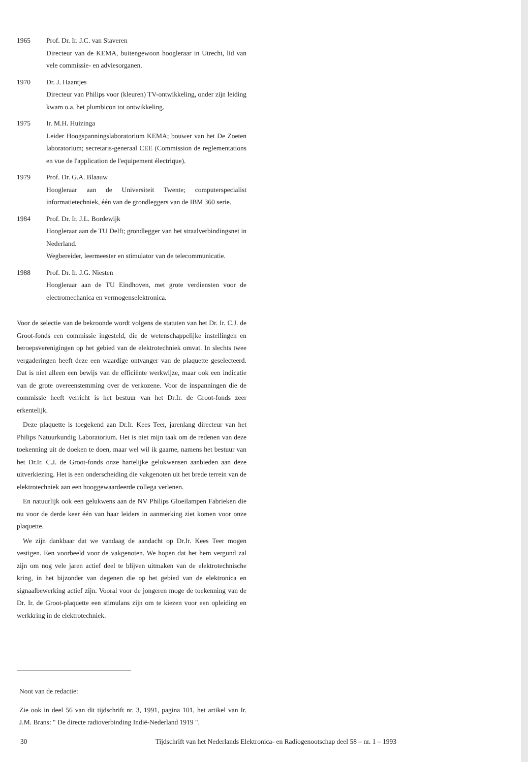1965 Prof. Dr. Ir. J.C. van Staveren
Directeur van de KEMA, buitengewoon hoogleraar in Utrecht, lid van vele commissie- en adviesorganen.
1970 Dr. J. Haantjes
Directeur van Philips voor (kleuren) TV-ontwikkeling, onder zijn leiding kwam o.a. het plumbicon tot ontwikkeling.
1975 Ir. M.H. Huizinga
Leider Hoogspanningslaboratorium KEMA; bouwer van het De Zoeten laboratorium; secretaris-generaal CEE (Commission de reglementations en vue de l'application de l'equipement électrique).
1979 Prof. Dr. G.A. Blaauw
Hoogleraar aan de Universiteit Twente; computerspecialist informatietechniek, één van de grondleggers van de IBM 360 serie.
1984 Prof. Dr. Ir. J.L. Bordewijk
Hoogleraar aan de TU Delft; grondlegger van het straalverbindingsnet in Nederland.
Wegbereider, leermeester en stimulator van de telecommunicatie.
1988 Prof. Dr. Ir. J.G. Niesten
Hoogleraar aan de TU Eindhoven, met grote verdiensten voor de electromechanica en vermogenselektronica.
Voor de selectie van de bekroonde wordt volgens de statuten van het Dr. Ir. C.J. de Groot-fonds een commissie ingesteld, die de wetenschappelijke instellingen en beroepsverenigingen op het gebied van de elektrotechniek omvat. In slechts twee vergaderingen heeft deze een waardige ontvanger van de plaquette geselecteerd. Dat is niet alleen een bewijs van de efficiënte werkwijze, maar ook een indicatie van de grote overeenstemming over de verkozene. Voor de inspanningen die de commissie heeft verricht is het bestuur van het Dr.Ir. de Groot-fonds zeer erkentelijk.
Deze plaquette is toegekend aan Dr.Ir. Kees Teer, jarenlang directeur van het Philips Natuurkundig Laboratorium. Het is niet mijn taak om de redenen van deze toekenning uit de doeken te doen, maar wel wil ik gaarne, namens het bestuur van het Dr.Ir. C.J. de Groot-fonds onze hartelijke gelukwensen aanbieden aan deze uitverkiezing. Het is een onderscheiding die vakgenoten uit het brede terrein van de elektrotechniek aan een hooggewaardeerde collega verlenen.
En natuurlijk ook een gelukwens aan de NV Philips Gloeilampen Fabrieken die nu voor de derde keer één van haar leiders in aanmerking ziet komen voor onze plaquette.
We zijn dankbaar dat we vandaag de aandacht op Dr.Ir. Kees Teer mogen vestigen. Een voorbeeld voor de vakgenoten. We hopen dat het hem vergund zal zijn om nog vele jaren actief deel te blijven uitmaken van de elektrotechnische kring, in het bijzonder van degenen die op het gebied van de elektronica en signaalbewerking actief zijn. Vooral voor de jongeren moge de toekenning van de Dr. Ir. de Groot-plaquette een stimulans zijn om te kiezen voor een opleiding en werkkring in de elektrotechniek.
Noot van de redactie:
Zie ook in deel 56 van dit tijdschrift nr. 3, 1991, pagina 101, het artikel van Ir. J.M. Brans: " De directe radioverbinding Indië-Nederland 1919 ".
30 Tijdschrift van het Nederlands Elektronica- en Radiogenootschap deel 58 – nr. 1 – 1993